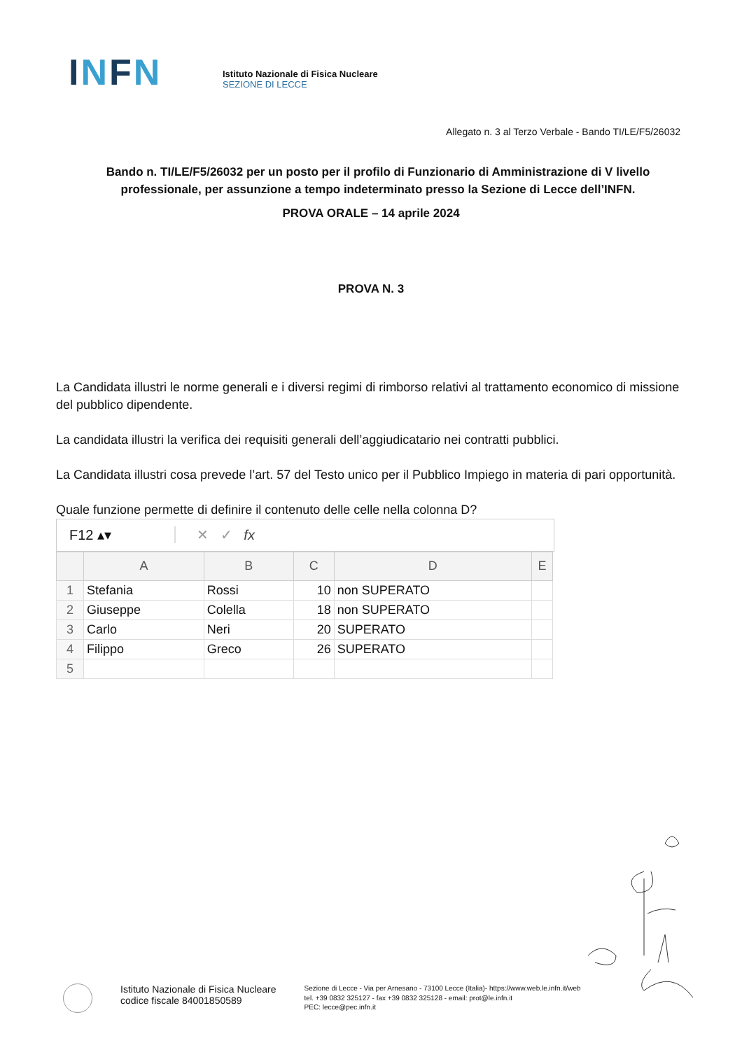INFN
Istituto Nazionale di Fisica Nucleare
SEZIONE DI LECCE
Allegato n. 3 al Terzo Verbale - Bando TI/LE/F5/26032
Bando n. TI/LE/F5/26032 per un posto per il profilo di Funzionario di Amministrazione di V livello professionale, per assunzione a tempo indeterminato presso la Sezione di Lecce dell’INFN.
PROVA ORALE – 14 aprile 2024
PROVA N. 3
La Candidata illustri le norme generali e i diversi regimi di rimborso relativi al trattamento economico di missione del pubblico dipendente.
La candidata illustri la verifica dei requisiti generali dell’aggiudicatario nei contratti pubblici.
La Candidata illustri cosa prevede l’art. 57 del Testo unico per il Pubblico Impiego in materia di pari opportunità.
Quale funzione permette di definire il contenuto delle celle nella colonna D?
F12 ▴▾ ✕ ✓ fx
| | A | B | C | D | E |
| --- | --- | --- | --- | --- | --- |
| 1 | Stefania | Rossi | 10 | non SUPERATO | |
| 2 | Giuseppe | Colella | 18 | non SUPERATO | |
| 3 | Carlo | Neri | 20 | SUPERATO | |
| 4 | Filippo | Greco | 26 | SUPERATO | |
| 5 | | | | | |
Istituto Nazionale di Fisica Nucleare
codice fiscale 84001850589
Sezione di Lecce - Via per Arnesano - 73100 Lecce (Italia)- https://www.web.le.infn.it/web
tel. +39 0832 325127 - fax +39 0832 325128 - email: prot@le.infn.it
PEC: lecce@pec.infn.it